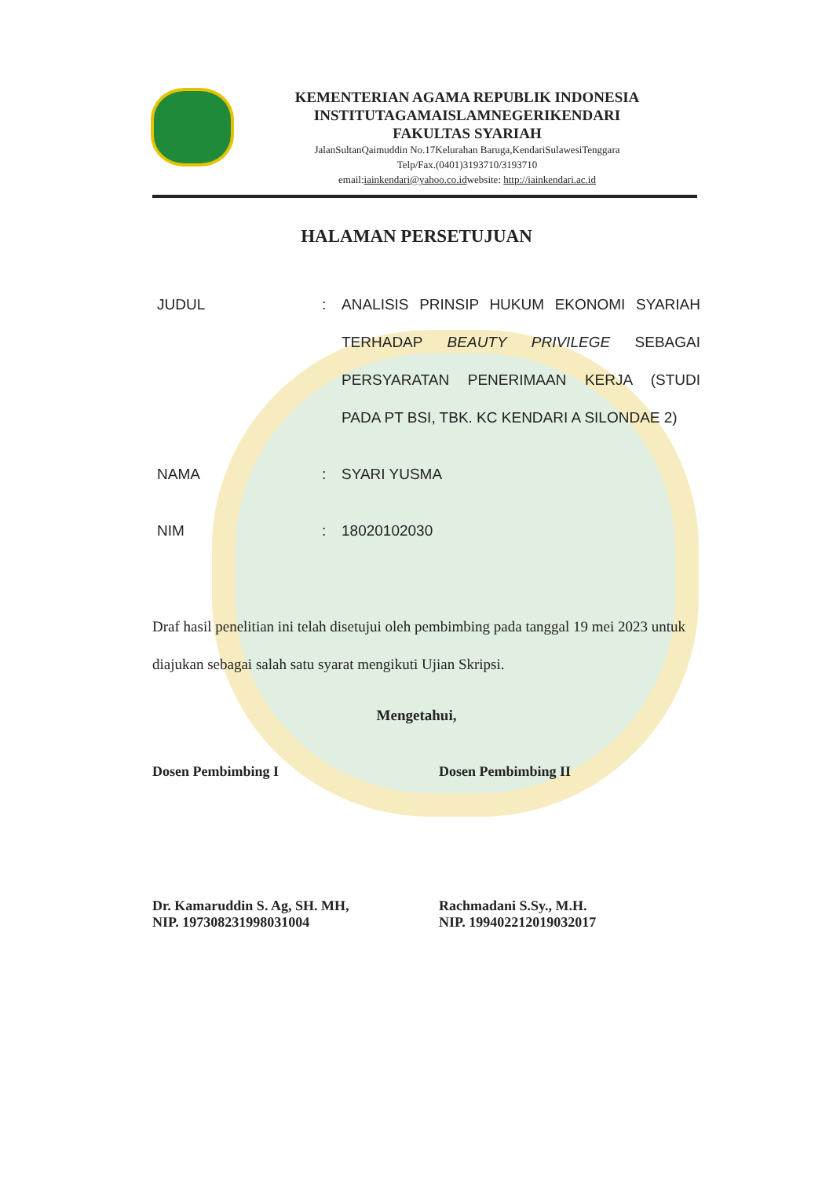KEMENTERIAN AGAMA REPUBLIK INDONESIA
INSTITUTAGAMAISLAMNEGERIKENDARI
FAKULTAS SYARIAH
JalanSultanQaimuddin No.17Kelurahan Baruga,KendariSulawesiTenggara
Telp/Fax.(0401)3193710/3193710
email:iainkendari@yahoo.co.idwebsite: http://iainkendari.ac.id
HALAMAN PERSETUJUAN
| JUDUL | : | ANALISIS PRINSIP HUKUM EKONOMI SYARIAH TERHADAP BEAUTY PRIVILEGE SEBAGAI PERSYARATAN PENERIMAAN KERJA (STUDI PADA PT BSI, TBK. KC KENDARI A SILONDAE 2) |
| NAMA | : | SYARI YUSMA |
| NIM | : | 18020102030 |
Draf hasil penelitian ini telah disetujui oleh pembimbing pada tanggal 19 mei 2023 untuk diajukan sebagai salah satu syarat mengikuti Ujian Skripsi.
Mengetahui,
Dosen Pembimbing I
Dr. Kamaruddin S. Ag, SH. MH,
NIP. 197308231998031004
Dosen Pembimbing II
Rachmadani S.Sy., M.H.
NIP. 199402212019032017